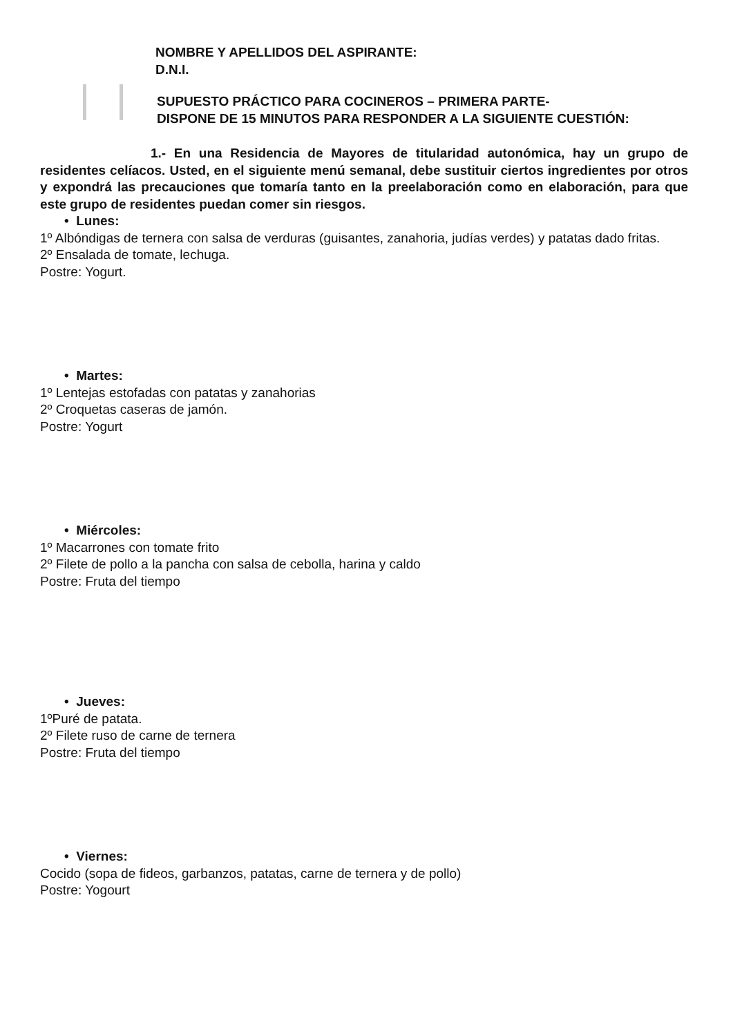NOMBRE Y APELLIDOS DEL ASPIRANTE:
D.N.I.
SUPUESTO PRÁCTICO PARA COCINEROS – PRIMERA PARTE-
DISPONE DE 15 MINUTOS PARA RESPONDER A LA SIGUIENTE CUESTIÓN:
1.- En una Residencia de Mayores de titularidad autonómica, hay un grupo de residentes celíacos. Usted, en el siguiente menú semanal, debe sustituir ciertos ingredientes por otros y expondrá las precauciones que tomaría tanto en la preelaboración como en elaboración, para que este grupo de residentes puedan comer sin riesgos.
• Lunes:
1º Albóndigas de ternera con salsa de verduras (guisantes, zanahoria, judías verdes) y patatas dado fritas.
2º Ensalada de tomate, lechuga.
Postre: Yogurt.
• Martes:
1º Lentejas estofadas con patatas y zanahorias
2º Croquetas caseras de jamón.
Postre: Yogurt
• Miércoles:
1º Macarrones con tomate frito
2º Filete de pollo a la pancha con salsa de cebolla, harina y caldo
Postre: Fruta del tiempo
• Jueves:
1ºPuré de patata.
2º Filete ruso de carne de ternera
Postre: Fruta del tiempo
• Viernes:
Cocido (sopa de fideos, garbanzos, patatas, carne de ternera y de pollo)
Postre: Yogourt